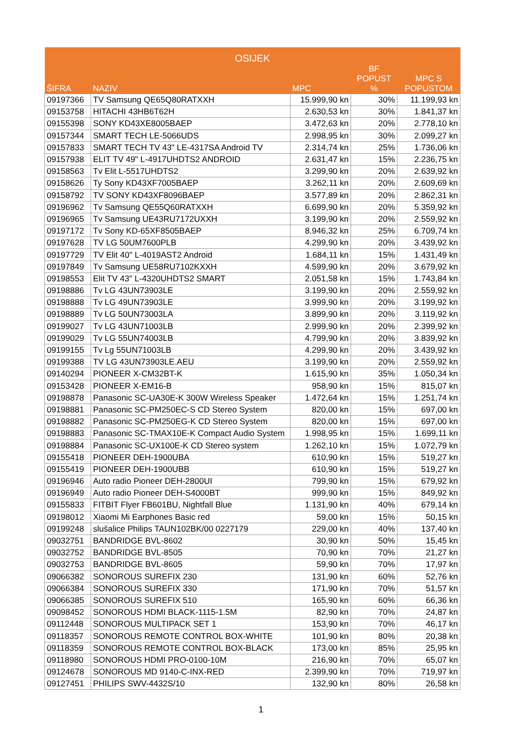| OSIJEK | | | | |
| --- | --- | --- | --- | --- |
| ŠIFRA | NAZIV | MPC | BF POPUST % | MPC S POPUSTOM |
| 09197366 | TV Samsung QE65Q80RATXXH | 15.999,90 kn | 30% | 11.199,93 kn |
| 09153758 | HITACHI 43HB6T62H | 2.630,53 kn | 30% | 1.841,37 kn |
| 09155398 | SONY KD43XE8005BAEP | 3.472,63 kn | 20% | 2.778,10 kn |
| 09157344 | SMART TECH LE-5066UDS | 2.998,95 kn | 30% | 2.099,27 kn |
| 09157833 | SMART TECH TV 43" LE-4317SA Android TV | 2.314,74 kn | 25% | 1.736,06 kn |
| 09157938 | ELIT TV 49" L-4917UHDTS2 ANDROID | 2.631,47 kn | 15% | 2.236,75 kn |
| 09158563 | Tv Elit L-5517UHDTS2 | 3.299,90 kn | 20% | 2.639,92 kn |
| 09158626 | Ty Sony KD43XF7005BAEP | 3.262,11 kn | 20% | 2.609,69 kn |
| 09158792 | TV SONY KD43XF8096BAEP | 3.577,89 kn | 20% | 2.862,31 kn |
| 09196962 | Tv Samsung QE55Q60RATXXH | 6.699,90 kn | 20% | 5.359,92 kn |
| 09196965 | Tv Samsung UE43RU7172UXXH | 3.199,90 kn | 20% | 2.559,92 kn |
| 09197172 | Tv Sony KD-65XF8505BAEP | 8.946,32 kn | 25% | 6.709,74 kn |
| 09197628 | TV LG 50UM7600PLB | 4.299,90 kn | 20% | 3.439,92 kn |
| 09197729 | TV Elit 40" L-4019AST2 Android | 1.684,11 kn | 15% | 1.431,49 kn |
| 09197849 | Tv Samsung UE58RU7102KXXH | 4.599,90 kn | 20% | 3.679,92 kn |
| 09198553 | Elit TV 43" L-4320UHDTS2 SMART | 2.051,58 kn | 15% | 1.743,84 kn |
| 09198886 | Tv LG 43UN73903LE | 3.199,90 kn | 20% | 2.559,92 kn |
| 09198888 | Tv LG 49UN73903LE | 3.999,90 kn | 20% | 3.199,92 kn |
| 09198889 | Tv LG 50UN73003LA | 3.899,90 kn | 20% | 3.119,92 kn |
| 09199027 | Tv LG 43UN71003LB | 2.999,90 kn | 20% | 2.399,92 kn |
| 09199029 | Tv LG 55UN74003LB | 4.799,90 kn | 20% | 3.839,92 kn |
| 09199155 | Tv Lg 55UN71003LB | 4.299,90 kn | 20% | 3.439,92 kn |
| 09199388 | TV LG 43UN73903LE.AEU | 3.199,90 kn | 20% | 2.559,92 kn |
| 09140294 | PIONEER X-CM32BT-K | 1.615,90 kn | 35% | 1.050,34 kn |
| 09153428 | PIONEER X-EM16-B | 958,90 kn | 15% | 815,07 kn |
| 09198878 | Panasonic SC-UA30E-K 300W Wireless Speaker | 1.472,64 kn | 15% | 1.251,74 kn |
| 09198881 | Panasonic SC-PM250EC-S CD Stereo System | 820,00 kn | 15% | 697,00 kn |
| 09198882 | Panasonic SC-PM250EG-K CD Stereo System | 820,00 kn | 15% | 697,00 kn |
| 09198883 | Panasonic SC-TMAX10E-K Compact Audio System | 1.998,95 kn | 15% | 1.699,11 kn |
| 09198884 | Panasonic SC-UX100E-K CD Stereo system | 1.262,10 kn | 15% | 1.072,79 kn |
| 09155418 | PIONEER DEH-1900UBA | 610,90 kn | 15% | 519,27 kn |
| 09155419 | PIONEER DEH-1900UBB | 610,90 kn | 15% | 519,27 kn |
| 09196946 | Auto radio Pioneer DEH-2800UI | 799,90 kn | 15% | 679,92 kn |
| 09196949 | Auto radio Pioneer DEH-S4000BT | 999,90 kn | 15% | 849,92 kn |
| 09155833 | FITBIT Flyer FB601BU, Nightfall Blue | 1.131,90 kn | 40% | 679,14 kn |
| 09198012 | Xiaomi Mi Earphones Basic red | 59,00 kn | 15% | 50,15 kn |
| 09199248 | slušalice Philips TAUN102BK/00 0227179 | 229,00 kn | 40% | 137,40 kn |
| 09032751 | BANDRIDGE BVL-8602 | 30,90 kn | 50% | 15,45 kn |
| 09032752 | BANDRIDGE BVL-8505 | 70,90 kn | 70% | 21,27 kn |
| 09032753 | BANDRIDGE BVL-8605 | 59,90 kn | 70% | 17,97 kn |
| 09066382 | SONOROUS SUREFIX 230 | 131,90 kn | 60% | 52,76 kn |
| 09066384 | SONOROUS SUREFIX 330 | 171,90 kn | 70% | 51,57 kn |
| 09066385 | SONOROUS SUREFIX 510 | 165,90 kn | 60% | 66,36 kn |
| 09098452 | SONOROUS HDMI BLACK-1115-1.5M | 82,90 kn | 70% | 24,87 kn |
| 09112448 | SONOROUS MULTIPACK SET 1 | 153,90 kn | 70% | 46,17 kn |
| 09118357 | SONOROUS REMOTE CONTROL BOX-WHITE | 101,90 kn | 80% | 20,38 kn |
| 09118359 | SONOROUS REMOTE CONTROL BOX-BLACK | 173,00 kn | 85% | 25,95 kn |
| 09118980 | SONOROUS HDMI PRO-0100-10M | 216,90 kn | 70% | 65,07 kn |
| 09124678 | SONOROUS MD 9140-C-INX-RED | 2.399,90 kn | 70% | 719,97 kn |
| 09127451 | PHILIPS SWV-4432S/10 | 132,90 kn | 80% | 26,58 kn |
1